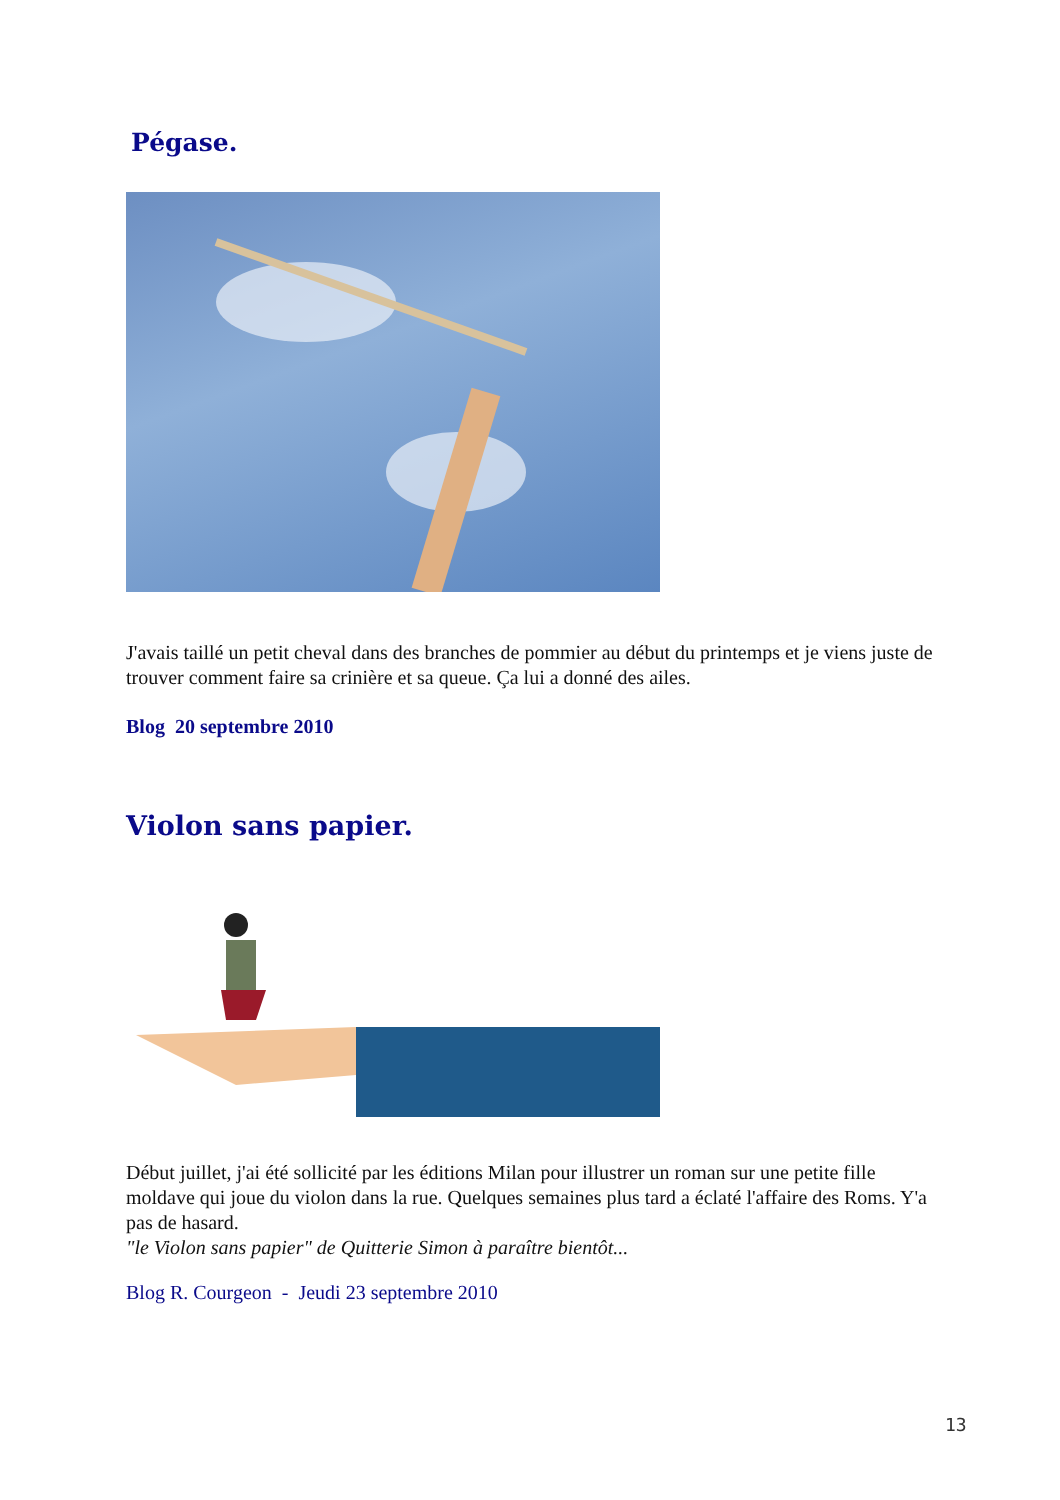Pégase.
J'avais taillé un petit cheval dans des branches de pommier au début du printemps et je viens juste de trouver comment faire sa crinière et sa queue. Ça lui a donné des ailes.
Blog 20 septembre 2010
Violon sans papier.
Début juillet, j'ai été sollicité par les éditions Milan pour illustrer un roman sur une petite fille moldave qui joue du violon dans la rue. Quelques semaines plus tard a éclaté l'affaire des Roms. Y'a pas de hasard.
"le Violon sans papier" de Quitterie Simon à paraître bientôt...
Blog R. Courgeon - Jeudi 23 septembre 2010
13